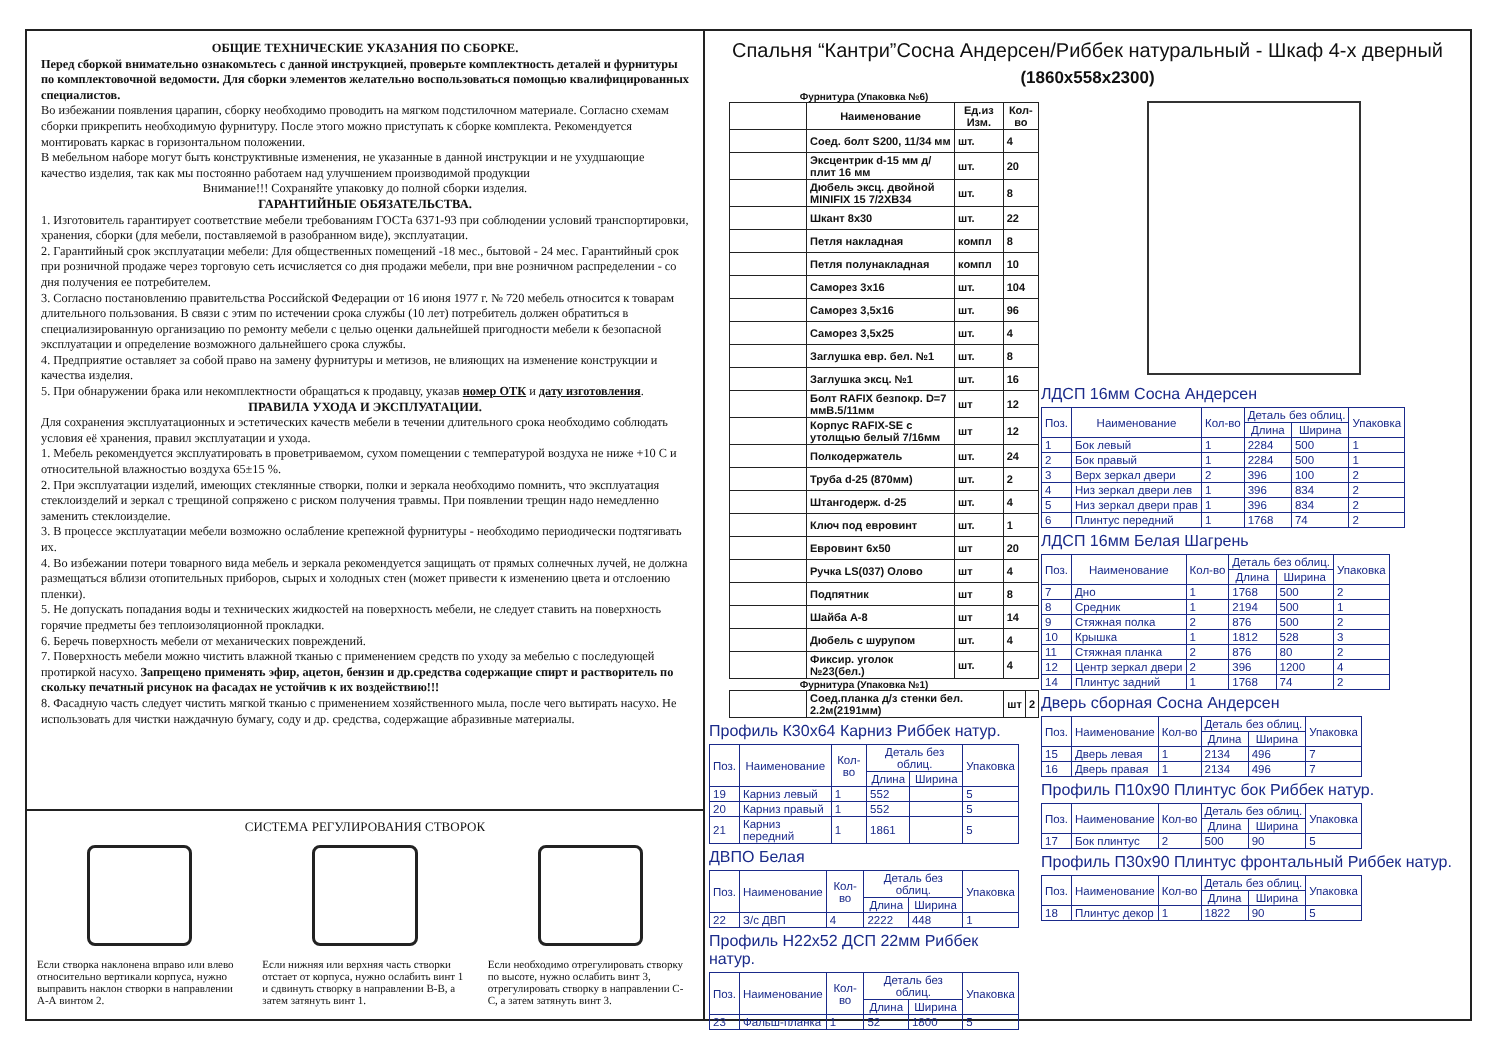ОБЩИЕ ТЕХНИЧЕСКИЕ УКАЗАНИЯ ПО СБОРКЕ.
Перед сборкой внимательно ознакомьтесь с данной инструкцией, проверьте комплектность деталей и фурнитуры по комплектовочной ведомости. Для сборки элементов желательно воспользоваться помощью квалифицированных специалистов.
Во избежании появления царапин, сборку необходимо проводить на мягком подстилочном материале. Согласно схемам сборки прикрепить необходимую фурнитуру. После этого можно приступать к сборке комплекта. Рекомендуется монтировать каркас в горизонтальном положении.
В мебельном наборе могут быть конструктивные изменения, не указанные в данной инструкции и не ухудшающие качество изделия, так как мы постоянно работаем над улучшением производимой продукции
Внимание!!! Сохраняйте упаковку до полной сборки изделия.
ГАРАНТИЙНЫЕ ОБЯЗАТЕЛЬСТВА.
1. Изготовитель гарантирует соответствие мебели требованиям ГОСТа 6371-93 при соблюдении условий транспортировки, хранения, сборки (для мебели, поставляемой в разобранном виде), эксплуатации.
2. Гарантийный срок эксплуатации мебели: Для общественных помещений -18 мес., бытовой - 24 мес. Гарантийный срок при розничной продаже через торговую сеть исчисляется со дня продажи мебели, при вне розничном распределении - со дня получения ее потребителем.
3. Согласно постановлению правительства Российской Федерации от 16 июня 1977 г. № 720 мебель относится к товарам длительного пользования. В связи с этим по истечении срока службы (10 лет) потребитель должен обратиться в специализированную организацию по ремонту мебели с целью оценки дальнейшей пригодности мебели к безопасной эксплуатации и определение возможного дальнейшего срока службы.
4. Предприятие оставляет за собой право на замену фурнитуры и метизов, не влияющих на изменение конструкции и качества изделия.
5. При обнаружении брака или некомплектности обращаться к продавцу, указав номер ОТК и дату изготовления.
ПРАВИЛА УХОДА И ЭКСПЛУАТАЦИИ.
Для сохранения эксплуатационных и эстетических качеств мебели в течении длительного срока необходимо соблюдать условия её хранения, правил эксплуатации и ухода.
1. Мебель рекомендуется эксплуатировать в проветриваемом, сухом помещении с температурой воздуха не ниже +10 С и относительной влажностью воздуха 65±15 %.
2. При эксплуатации изделий, имеющих стеклянные створки, полки и зеркала необходимо помнить, что эксплуатация стеклоизделий и зеркал с трещиной сопряжено с риском получения травмы. При появлении трещин надо немедленно заменить стеклоизделие.
3. В процессе эксплуатации мебели возможно ослабление крепежной фурнитуры - необходимо периодически подтягивать их.
4. Во избежании потери товарного вида мебель и зеркала рекомендуется защищать от прямых солнечных лучей, не должна размещаться вблизи отопительных приборов, сырых и холодных стен (может привести к изменению цвета и отслоению пленки).
5. Не допускать попадания воды и технических жидкостей на поверхность мебели, не следует ставить на поверхность горячие предметы без теплоизоляционной прокладки.
6. Беречь поверхность мебели от механических повреждений.
7. Поверхность мебели можно чистить влажной тканью с применением средств по уходу за мебелью с последующей протиркой насухо. Запрещено применять эфир, ацетон, бензин и др.средства содержащие спирт и растворитель по скольку печатный рисунок на фасадах не устойчив к их воздействию!!!
8. Фасадную часть следует чистить мягкой тканью с применением хозяйственного мыла, после чего вытирать насухо. Не использовать для чистки наждачную бумагу, соду и др. средства, содержащие абразивные материалы.
СИСТЕМА РЕГУЛИРОВАНИЯ СТВОРОК
Если створка наклонена вправо или влево относительно вертикали корпуса, нужно выправить наклон створки в направлении А-А винтом 2.
Если нижняя или верхняя часть створки отстает от корпуса, нужно ослабить винт 1 и сдвинуть створку в направлении В-В, а затем затянуть винт 1.
Если необходимо отрегулировать створку по высоте, нужно ослабить винт 3, отрегулировать створку в направлении С-С, а затем затянуть винт 3.
Спальня “Кантри”Сосна Андерсен/Риббек натуральный - Шкаф 4-х дверный
(1860x558x2300)
Фурнитура (Упаковка №6)
| | Наименование | Ед.из Изм. | Кол-во |
| --- | --- | --- | --- |
| | Соед. болт S200, 11/34 мм | шт. | 4 |
| | Эксцентрик d-15 мм д/плит 16 мм | шт. | 20 |
| | Дюбель эксц. двойной MINIFIX 15 7/2XB34 | шт. | 8 |
| | Шкант 8x30 | шт. | 22 |
| | Петля накладная | компл | 8 |
| | Петля полунакладная | компл | 10 |
| | Саморез 3x16 | шт. | 104 |
| | Саморез 3,5x16 | шт. | 96 |
| | Саморез 3,5x25 | шт. | 4 |
| | Заглушка евр. бел. №1 | шт. | 8 |
| | Заглушка эксц. №1 | шт. | 16 |
| | Болт RAFIX безпокр. D=7 ммB.5/11мм | шт | 12 |
| | Корпус RAFIX-SE с утолщью белый 7/16мм | шт | 12 |
| | Полкодержатель | шт. | 24 |
| | Труба d-25 (870мм) | шт. | 2 |
| | Штангодерж. d-25 | шт. | 4 |
| | Ключ под евровинт | шт. | 1 |
| | Евровинт 6x50 | шт | 20 |
| | Ручка LS(037) Олово | шт | 4 |
| | Подпятник | шт | 8 |
| | Шайба А-8 | шт | 14 |
| | Дюбель с шурупом | шт. | 4 |
| | Фиксир. уголок №23(бел.) | шт. | 4 |
Фурнитура (Упаковка №1)
| | Соед.планка д/з стенки бел. 2.2м(2191мм) | шт | 2 |
Профиль К30x64 Карниз Риббек натур.
| Поз. | Наименование | Кол-во | Деталь без облиц. | | Упаковка |
| --- | --- | --- | --- | --- | --- |
| | | | Длина | Ширина | |
| 19 | Карниз левый | 1 | 552 | | 5 |
| 20 | Карниз правый | 1 | 552 | | 5 |
| 21 | Карниз передний | 1 | 1861 | | 5 |
ДВПО Белая
| Поз. | Наименование | Кол-во | Деталь без облиц. | | Упаковка |
| --- | --- | --- | --- | --- | --- |
| | | | Длина | Ширина | |
| 22 | З/с ДВП | 4 | 2222 | 448 | 1 |
Профиль Н22x52 ДСП 22мм Риббек натур.
| Поз. | Наименование | Кол-во | Деталь без облиц. | | Упаковка |
| --- | --- | --- | --- | --- | --- |
| | | | Длина | Ширина | |
| 23 | Фальш-планка | 1 | 52 | 1800 | 5 |
ЛДСП 16мм Сосна Андерсен
| Поз. | Наименование | Кол-во | Деталь без облиц. | | Упаковка |
| --- | --- | --- | --- | --- | --- |
| | | | Длина | Ширина | |
| 1 | Бок левый | 1 | 2284 | 500 | 1 |
| 2 | Бок правый | 1 | 2284 | 500 | 1 |
| 3 | Верх зеркал двери | 2 | 396 | 100 | 2 |
| 4 | Низ зеркал двери лев | 1 | 396 | 834 | 2 |
| 5 | Низ зеркал двери прав | 1 | 396 | 834 | 2 |
| 6 | Плинтус передний | 1 | 1768 | 74 | 2 |
ЛДСП 16мм Белая Шагрень
| Поз. | Наименование | Кол-во | Деталь без облиц. | | Упаковка |
| --- | --- | --- | --- | --- | --- |
| | | | Длина | Ширина | |
| 7 | Дно | 1 | 1768 | 500 | 2 |
| 8 | Средник | 1 | 2194 | 500 | 1 |
| 9 | Стяжная полка | 2 | 876 | 500 | 2 |
| 10 | Крышка | 1 | 1812 | 528 | 3 |
| 11 | Стяжная планка | 2 | 876 | 80 | 2 |
| 12 | Центр зеркал двери | 2 | 396 | 1200 | 4 |
| 14 | Плинтус задний | 1 | 1768 | 74 | 2 |
Дверь сборная Сосна Андерсен
| Поз. | Наименование | Кол-во | Деталь без облиц. | | Упаковка |
| --- | --- | --- | --- | --- | --- |
| | | | Длина | Ширина | |
| 15 | Дверь левая | 1 | 2134 | 496 | 7 |
| 16 | Дверь правая | 1 | 2134 | 496 | 7 |
Профиль П10x90 Плинтус бок Риббек натур.
| Поз. | Наименование | Кол-во | Деталь без облиц. | | Упаковка |
| --- | --- | --- | --- | --- | --- |
| | | | Длина | Ширина | |
| 17 | Бок плинтус | 2 | 500 | 90 | 5 |
Профиль П30x90 Плинтус фронтальный Риббек натур.
| Поз. | Наименование | Кол-во | Деталь без облиц. | | Упаковка |
| --- | --- | --- | --- | --- | --- |
| | | | Длина | Ширина | |
| 18 | Плинтус декор | 1 | 1822 | 90 | 5 |